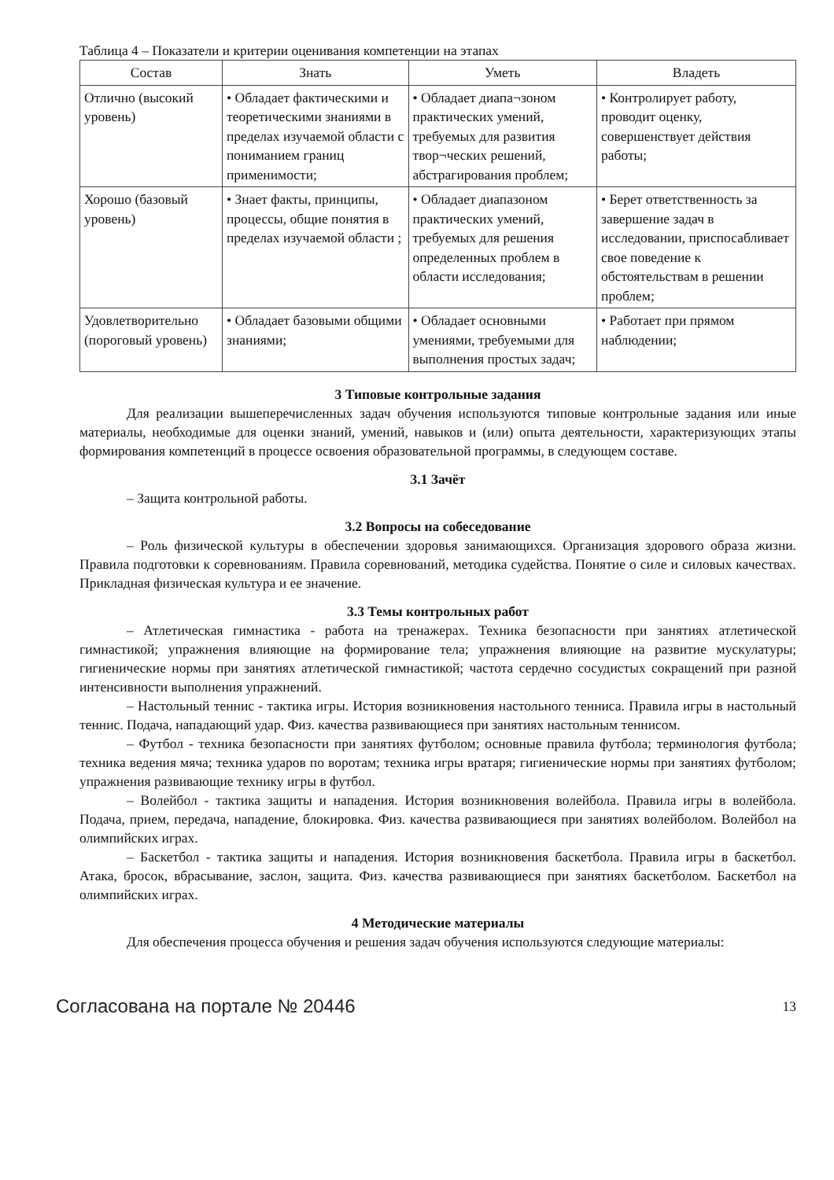Таблица 4 – Показатели и критерии оценивания компетенции на этапах
| Состав | Знать | Уметь | Владеть |
| --- | --- | --- | --- |
| Отлично (высокий уровень) | • Обладает фактическими и теоретическими знаниями в пределах изучаемой области с пониманием границ применимости; | • Обладает диапа¬зоном практических умений, требуемых для развития твор¬ческих решений, абстрагирования проблем; | • Контролирует работу, проводит оценку, совершенствует действия работы; |
| Хорошо (базовый уровень) | • Знает факты, принципы, процессы, общие понятия в пределах изучаемой области ; | • Обладает диапазоном практических умений, требуемых для решения определенных проблем в области исследования; | • Берет ответственность за завершение задач в исследовании, приспосабливает свое поведение к обстоятельствам в решении проблем; |
| Удовлетворительно (пороговый уровень) | • Обладает базовыми общими знаниями; | • Обладает основными умениями, требуемыми для выполнения простых задач; | • Работает при прямом наблюдении; |
3 Типовые контрольные задания
Для реализации вышеперечисленных задач обучения используются типовые контрольные задания или иные материалы, необходимые для оценки знаний, умений, навыков и (или) опыта деятельности, характеризующих этапы формирования компетенций в процессе освоения образовательной программы, в следующем составе.
3.1 Зачёт
– Защита контрольной работы.
3.2 Вопросы на собеседование
– Роль физической культуры в обеспечении здоровья занимающихся. Организация здорового образа жизни. Правила подготовки к соревнованиям. Правила соревнований, методика судейства. Понятие о силе и силовых качествах. Прикладная физическая культура и ее значение.
3.3 Темы контрольных работ
– Атлетическая гимнастика - работа на тренажерах. Техника безопасности при занятиях атлетической гимнастикой; упражнения влияющие на формирование тела; упражнения влияющие на развитие мускулатуры; гигиенические нормы при занятиях атлетической гимнастикой; частота сердечно сосудистых сокращений при разной интенсивности выполнения упражнений.
– Настольный теннис - тактика игры. История возникновения настольного тенниса. Правила игры в настольный теннис. Подача, нападающий удар. Физ. качества развивающиеся при занятиях настольным теннисом.
– Футбол - техника безопасности при занятиях футболом; основные правила футбола; терминология футбола; техника ведения мяча; техника ударов по воротам; техника игры вратаря; гигиенические нормы при занятиях футболом; упражнения развивающие технику игры в футбол.
– Волейбол - тактика защиты и нападения. История возникновения волейбола. Правила игры в волейбола. Подача, прием, передача, нападение, блокировка. Физ. качества развивающиеся при занятиях волейболом. Волейбол на олимпийских играх.
– Баскетбол - тактика защиты и нападения. История возникновения баскетбола. Правила игры в баскетбол. Атака, бросок, вбрасывание, заслон, защита. Физ. качества развивающиеся при занятиях баскетболом. Баскетбол на олимпийских играх.
4 Методические материалы
Для обеспечения процесса обучения и решения задач обучения используются следующие материалы:
Согласована на портале № 20446 13